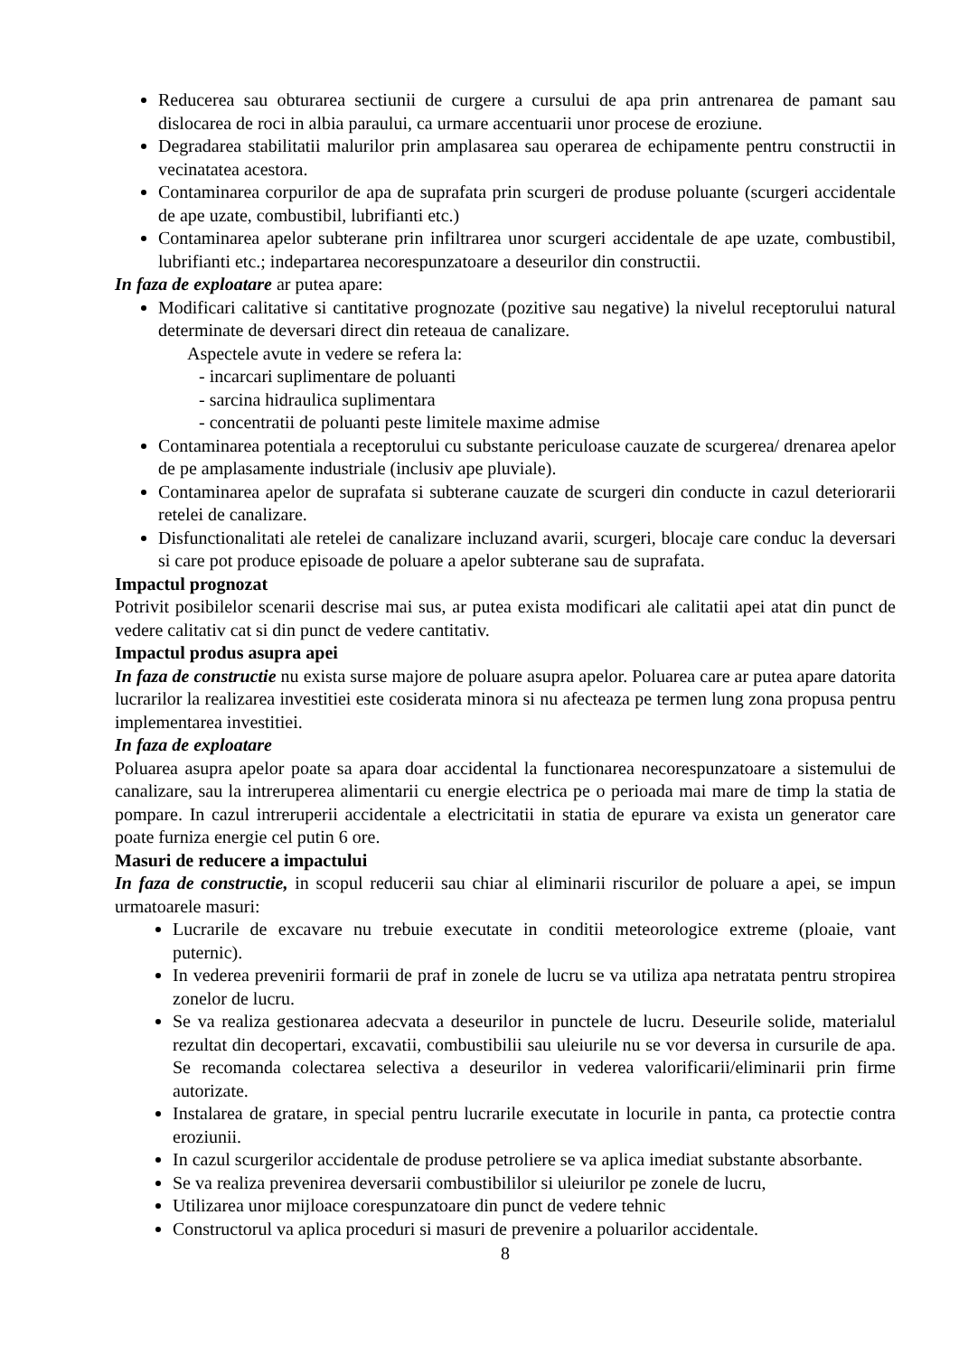Reducerea sau obturarea sectiunii de curgere a cursului de apa prin antrenarea de pamant sau dislocarea de roci in albia paraului, ca urmare accentuarii unor procese de eroziune.
Degradarea stabilitatii malurilor prin amplasarea sau operarea de echipamente pentru constructii in vecinatatea acestora.
Contaminarea corpurilor de apa de suprafata prin scurgeri de produse poluante (scurgeri accidentale de ape uzate, combustibil, lubrifianti etc.)
Contaminarea apelor subterane prin infiltrarea unor scurgeri accidentale de ape uzate, combustibil, lubrifianti etc.; indepartarea necorespunzatoare a deseurilor din constructii.
In faza de exploatare ar putea apare:
Modificari calitative si cantitative prognozate (pozitive sau negative) la nivelul receptorului natural determinate de deversari direct din reteaua de canalizare.
Aspectele avute in vedere se refera la:
- incarcari suplimentare de poluanti
- sarcina hidraulica suplimentara
- concentratii de poluanti peste limitele maxime admise
Contaminarea potentiala a receptorului cu substante periculoase cauzate de scurgerea/ drenarea apelor de pe amplasamente industriale (inclusiv ape pluviale).
Contaminarea apelor de suprafata si subterane cauzate de scurgeri din conducte in cazul deteriorarii retelei de canalizare.
Disfunctionalitati ale retelei de canalizare incluzand avarii, scurgeri, blocaje care conduc la deversari si care pot produce episoade de poluare a apelor subterane sau de suprafata.
Impactul prognozat
Potrivit posibilelor scenarii descrise mai sus, ar putea exista modificari ale calitatii apei atat din punct de vedere calitativ cat si din punct de vedere cantitativ.
Impactul produs asupra apei
In faza de constructie nu exista surse majore de poluare asupra apelor. Poluarea care ar putea apare datorita lucrarilor la realizarea investitiei este cosiderata minora si nu afecteaza pe termen lung zona propusa pentru implementarea investitiei.
In faza de exploatare
Poluarea asupra apelor poate sa apara doar accidental la functionarea necorespunzatoare a sistemului de canalizare, sau la intreruperea alimentarii cu energie electrica pe o perioada mai mare de timp la statia de pompare. In cazul intreruperii accidentale a electricitatii in statia de epurare va exista un generator care poate furniza energie cel putin 6 ore.
Masuri de reducere a impactului
In faza de constructie, in scopul reducerii sau chiar al eliminarii riscurilor de poluare a apei, se impun urmatoarele masuri:
Lucrarile de excavare nu trebuie executate in conditii meteorologice extreme (ploaie, vant puternic).
In vederea prevenirii formarii de praf in zonele de lucru se va utiliza apa netratata pentru stropirea zonelor de lucru.
Se va realiza gestionarea adecvata a deseurilor in punctele de lucru. Deseurile solide, materialul rezultat din decopertari, excavatii, combustibilii sau uleiurile nu se vor deversa in cursurile de apa. Se recomanda colectarea selectiva a deseurilor in vederea valorificarii/eliminarii prin firme autorizate.
Instalarea de gratare, in special pentru lucrarile executate in locurile in panta, ca protectie contra eroziunii.
In cazul scurgerilor accidentale de produse petroliere se va aplica imediat substante absorbante.
Se va realiza prevenirea deversarii combustibililor si uleiurilor pe zonele de lucru,
Utilizarea unor mijloace corespunzatoare din punct de vedere tehnic
Constructorul va aplica proceduri si masuri de prevenire a poluarilor accidentale.
8